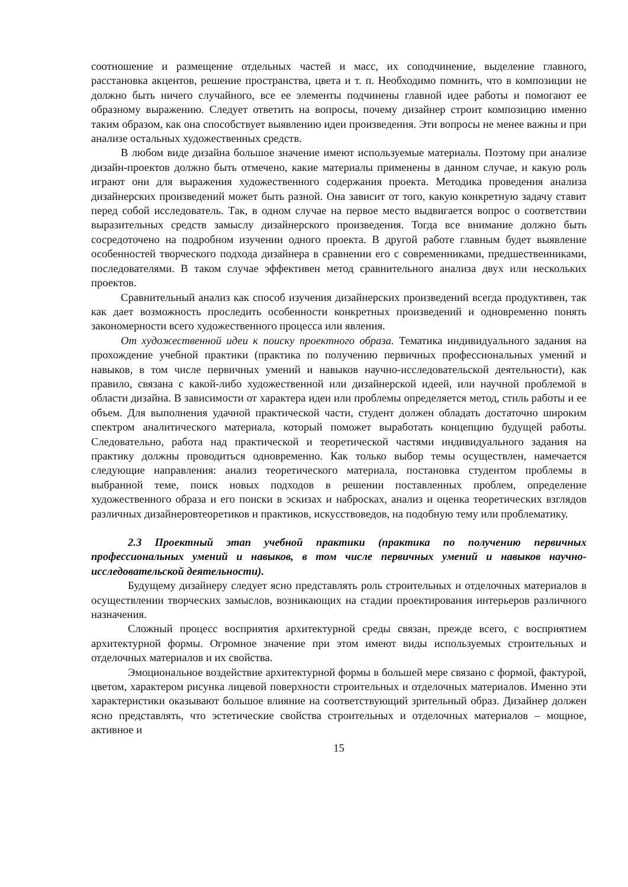соотношение и размещение отдельных частей и масс, их соподчинение, выделение главного, расстановка акцентов, решение пространства, цвета и т. п. Необходимо помнить, что в композиции не должно быть ничего случайного, все ее элементы подчинены главной идее работы и помогают ее образному выражению. Следует ответить на вопросы, почему дизайнер строит композицию именно таким образом, как она способствует выявлению идеи произведения. Эти вопросы не менее важны и при анализе остальных художественных средств.
В любом виде дизайна большое значение имеют используемые материалы. Поэтому при анализе дизайн-проектов должно быть отмечено, какие материалы применены в данном случае, и какую роль играют они для выражения художественного содержания проекта. Методика проведения анализа дизайнерских произведений может быть разной. Она зависит от того, какую конкретную задачу ставит перед собой исследователь. Так, в одном случае на первое место выдвигается вопрос о соответствии выразительных средств замыслу дизайнерского произведения. Тогда все внимание должно быть сосредоточено на подробном изучении одного проекта. В другой работе главным будет выявление особенностей творческого подхода дизайнера в сравнении его с современниками, предшественниками, последователями. В таком случае эффективен метод сравнительного анализа двух или нескольких проектов.
Сравнительный анализ как способ изучения дизайнерских произведений всегда продуктивен, так как дает возможность проследить особенности конкретных произведений и одновременно понять закономерности всего художественного процесса или явления.
От художественной идеи к поиску проектного образа. Тематика индивидуального задания на прохождение учебной практики (практика по получению первичных профессиональных умений и навыков, в том числе первичных умений и навыков научно-исследовательской деятельности), как правило, связана с какой-либо художественной или дизайнерской идеей, или научной проблемой в области дизайна. В зависимости от характера идеи или проблемы определяется метод, стиль работы и ее объем. Для выполнения удачной практической части, студент должен обладать достаточно широким спектром аналитического материала, который поможет выработать концепцию будущей работы. Следовательно, работа над практической и теоретической частями индивидуального задания на практику должны проводиться одновременно. Как только выбор темы осуществлен, намечается следующие направления: анализ теоретического материала, постановка студентом проблемы в выбранной теме, поиск новых подходов в решении поставленных проблем, определение художественного образа и его поиски в эскизах и набросках, анализ и оценка теоретических взглядов различных дизайнеровтеоретиков и практиков, искусствоведов, на подобную тему или проблематику.
2.3 Проектный этап учебной практики (практика по получению первичных профессиональных умений и навыков, в том числе первичных умений и навыков научно-исследовательской деятельности).
Будущему дизайнеру следует ясно представлять роль строительных и отделочных материалов в осуществлении творческих замыслов, возникающих на стадии проектирования интерьеров различного назначения.
Сложный процесс восприятия архитектурной среды связан, прежде всего, с восприятием архитектурной формы. Огромное значение при этом имеют виды используемых строительных и отделочных материалов и их свойства.
Эмоциональное воздействие архитектурной формы в большей мере связано с формой, фактурой, цветом, характером рисунка лицевой поверхности строительных и отделочных материалов. Именно эти характеристики оказывают большое влияние на соответствующий зрительный образ. Дизайнер должен ясно представлять, что эстетические свойства строительных и отделочных материалов – мощное, активное и
15